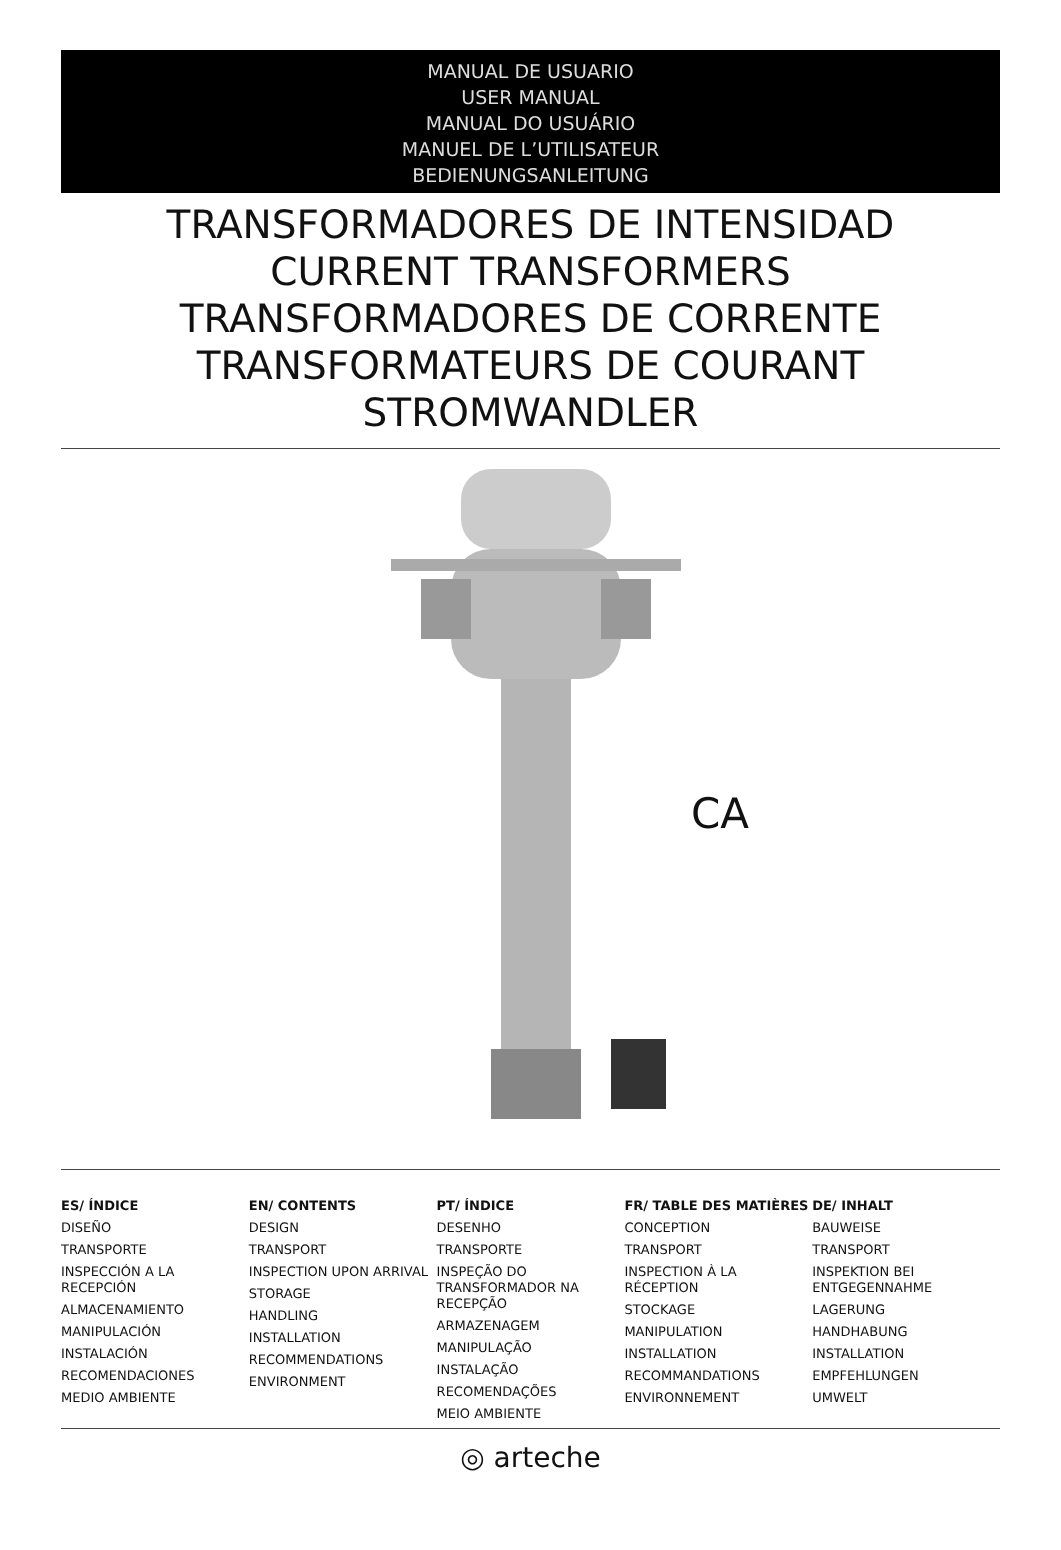MANUAL DE USUARIO
USER MANUAL
MANUAL DO USUÁRIO
MANUEL DE L’UTILISATEUR
BEDIENUNGSANLEITUNG
TRANSFORMADORES DE INTENSIDAD
CURRENT TRANSFORMERS
TRANSFORMADORES DE CORRENTE
TRANSFORMATEURS DE COURANT
STROMWANDLER
CA
ES/ ÍNDICE
DISEÑO
TRANSPORTE
INSPECCIÓN A LA RECEPCIÓN
ALMACENAMIENTO
MANIPULACIÓN
INSTALACIÓN
RECOMENDACIONES
MEDIO AMBIENTE
EN/ CONTENTS
DESIGN
TRANSPORT
INSPECTION UPON ARRIVAL
STORAGE
HANDLING
INSTALLATION
RECOMMENDATIONS
ENVIRONMENT
PT/ ÍNDICE
DESENHO
TRANSPORTE
INSPEÇÃO DO TRANSFORMADOR NA RECEPÇÃO
ARMAZENAGEM
MANIPULAÇÃO
INSTALAÇÃO
RECOMENDAÇÕES
MEIO AMBIENTE
FR/ TABLE DES MATIÈRES
CONCEPTION
TRANSPORT
INSPECTION À LA RÉCEPTION
STOCKAGE
MANIPULATION
INSTALLATION
RECOMMANDATIONS
ENVIRONNEMENT
DE/ INHALT
BAUWEISE
TRANSPORT
INSPEKTION BEI ENTGEGENNAHME
LAGERUNG
HANDHABUNG
INSTALLATION
EMPFEHLUNGEN
UMWELT
◎ arteche